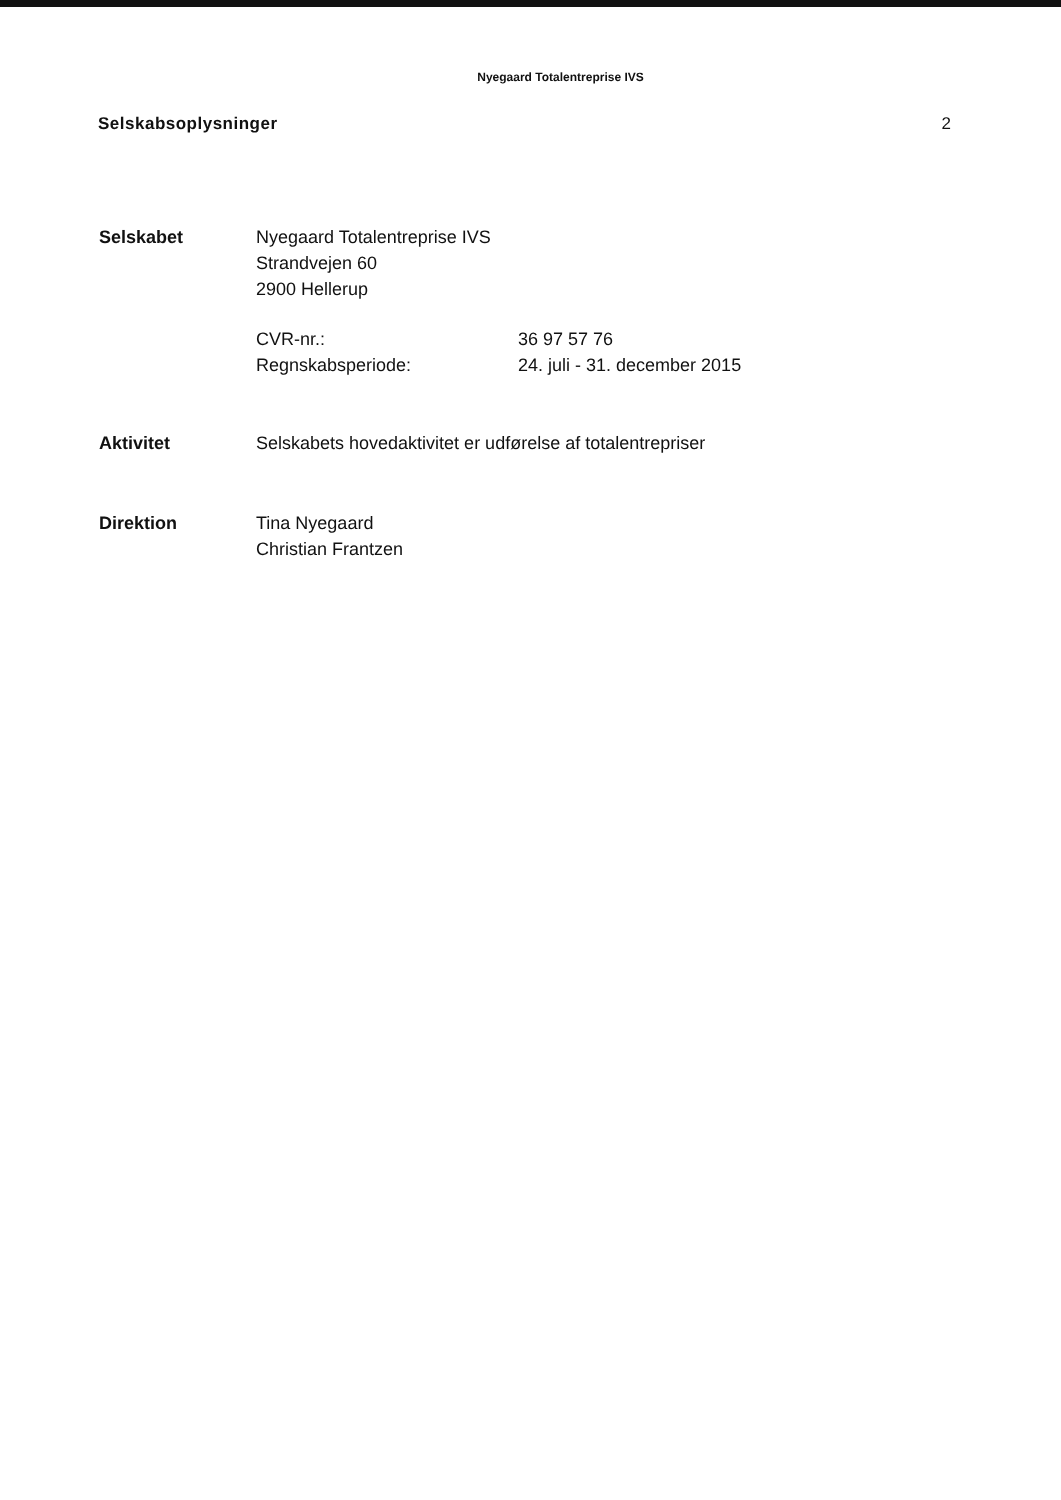Nyegaard Totalentreprise IVS
Selskabsoplysninger 2
Selskabet Nyegaard Totalentreprise IVS
Strandvejen 60
2900 Hellerup
CVR-nr.: 36 97 57 76
Regnskabsperiode: 24. juli - 31. december 2015
Aktivitet Selskabets hovedaktivitet er udførelse af totalentrepriser
Direktion Tina Nyegaard
Christian Frantzen